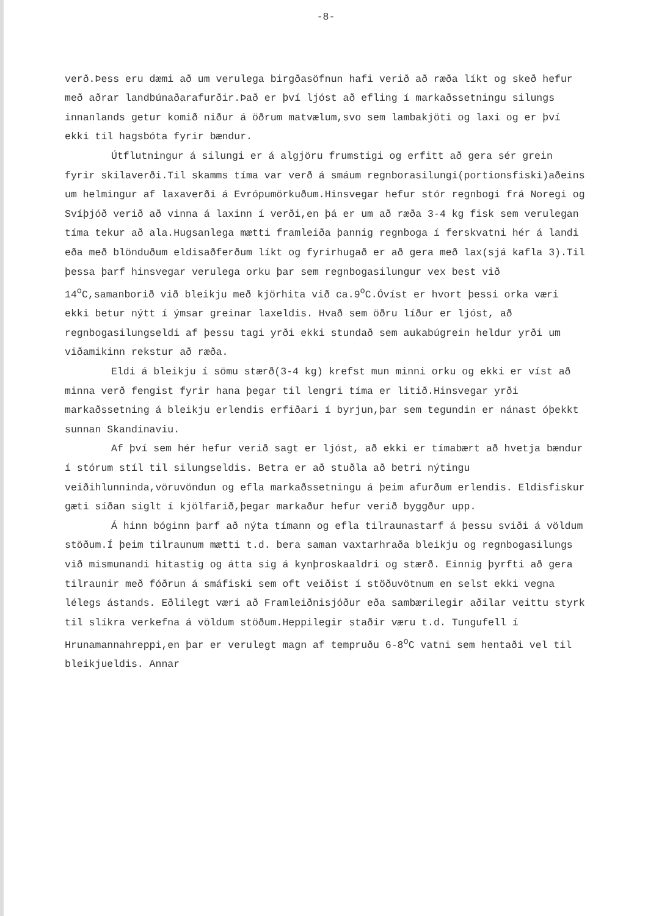-8-
verð.Þess eru dæmi að um verulega birgðasöfnun hafi verið að ræða líkt og skeð hefur með aðrar landbúnaðarafurðir.Það er því ljóst að efling í markaðssetningu silungs innanlands getur komið niður á öðrum matvælum,svo sem lambakjöti og laxi og er því ekki til hagsbóta fyrir bændur.
Útflutningur á silungi er á algjöru frumstigi og erfitt að gera sér grein fyrir skilaverði.Til skamms tíma var verð á smáum regnborasilungi(portionsfiski)aðeins um helmingur af laxaverði á Evrópumörkuðum.Hinsvegar hefur stór regnbogi frá Noregi og Svíþjóð verið að vinna á laxinn í verði,en þá er um að ræða 3-4 kg fisk sem verulegan tíma tekur að ala.Hugsanlega mætti framleiða þannig regnboga í ferskvatni hér á landi eða með blönduðum eldisaðferðum líkt og fyrirhugað er að gera með lax(sjá kafla 3).Til þessa þarf hinsvegar verulega orku þar sem regnbogasilungur vex best við 14<sup>o</sup>C,samanborið við bleikju með kjörhita við ca.9<sup>o</sup>C.Óvíst er hvort þessi orka væri ekki betur nýtt í ýmsar greinar laxeldis. Hvað sem öðru líður er ljóst, að regnbogasilungseldi af þessu tagi yrði ekki stundað sem aukabúgrein heldur yrði um viðamikinn rekstur að ræða.
Eldi á bleikju í sömu stærð(3-4 kg) krefst mun minni orku og ekki er víst að minna verð fengist fyrir hana þegar til lengri tíma er litið.Hinsvegar yrði markaðssetning á bleikju erlendis erfiðari í byrjun,þar sem tegundin er nánast óþekkt sunnan Skandinaviu.
Af því sem hér hefur verið sagt er ljóst, að ekki er tímabært að hvetja bændur í stórum stíl til silungseldis. Betra er að stuðla að betri nýtingu veiðihlunninda,vöruvöndun og efla markaðssetningu á þeim afurðum erlendis. Eldisfiskur gæti síðan siglt í kjölfarið,þegar markaður hefur verið byggður upp.
Á hinn bóginn þarf að nýta tímann og efla tilraunastarf á þessu sviði á völdum stöðum.Í þeim tilraunum mætti t.d. bera saman vaxtarhraða bleikju og regnbogasilungs við mismunandi hitastig og átta sig á kynþroskaaldri og stærð. Einnig þyrfti að gera tilraunir með fóðrun á smáfiski sem oft veiðist í stöðuvötnum en selst ekki vegna lélegs ástands. Eðlilegt væri að Framleiðnisjóður eða sambærilegir aðilar veittu styrk til slíkra verkefna á völdum stöðum.Heppilegir staðir væru t.d. Tungufell í Hrunamannahreppi,en þar er verulegt magn af tempruðu 6-8<sup>o</sup>C vatni sem hentaði vel til bleikjueldis. Annar